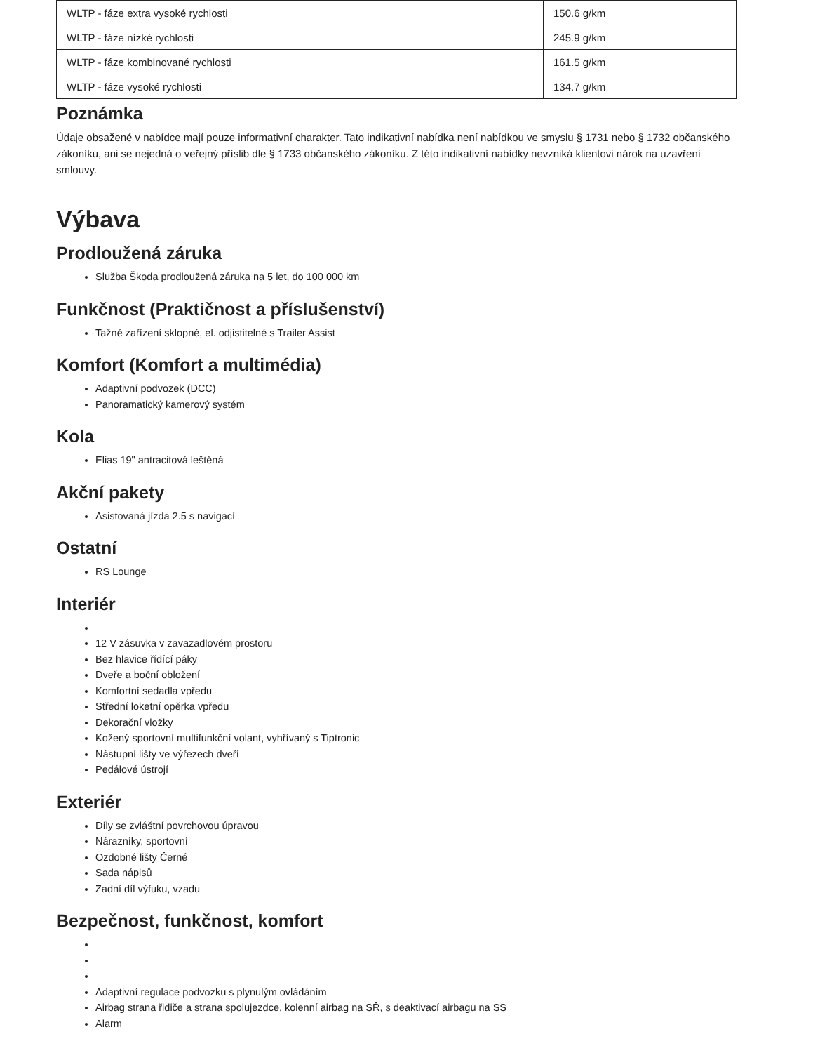| WLTP - fáze extra vysoké rychlosti | 150.6 g/km |
| WLTP - fáze nízké rychlosti | 245.9 g/km |
| WLTP - fáze kombinované rychlosti | 161.5 g/km |
| WLTP - fáze vysoké rychlosti | 134.7 g/km |
Poznámka
Údaje obsažené v nabídce mají pouze informativní charakter. Tato indikativní nabídka není nabídkou ve smyslu § 1731 nebo § 1732 občanského zákoníku, ani se nejedná o veřejný příslib dle § 1733 občanského zákoníku. Z této indikativní nabídky nevzniká klientovi nárok na uzavření smlouvy.
Výbava
Prodloužená záruka
Služba Škoda prodloužená záruka na 5 let, do 100 000 km
Funkčnost (Praktičnost a příslušenství)
Tažné zařízení sklopné, el. odjistitelné s Trailer Assist
Komfort (Komfort a multimédia)
Adaptivní podvozek (DCC)
Panoramatický kamerový systém
Kola
Elias 19" antracitová leštěná
Akční pakety
Asistovaná jízda 2.5 s navigací
Ostatní
RS Lounge
Interiér
12 V zásuvka v zavazadlovém prostoru
Bez hlavice řídící páky
Dveře a boční obložení
Komfortní sedadla vpředu
Střední loketní opěrka vpředu
Dekorační vložky
Kožený sportovní multifunkční volant, vyhřívaný s Tiptronic
Nástupní lišty ve výřezech dveří
Pedálové ústrojí
Exteriér
Díly se zvláštní povrchovou úpravou
Nárazníky, sportovní
Ozdobné lišty Černé
Sada nápisů
Zadní díl výfuku, vzadu
Bezpečnost, funkčnost, komfort
Adaptivní regulace podvozku s plynulým ovládáním
Airbag strana řidiče a strana spolujezdce, kolenní airbag na SŘ, s deaktivací airbagu na SS
Alarm